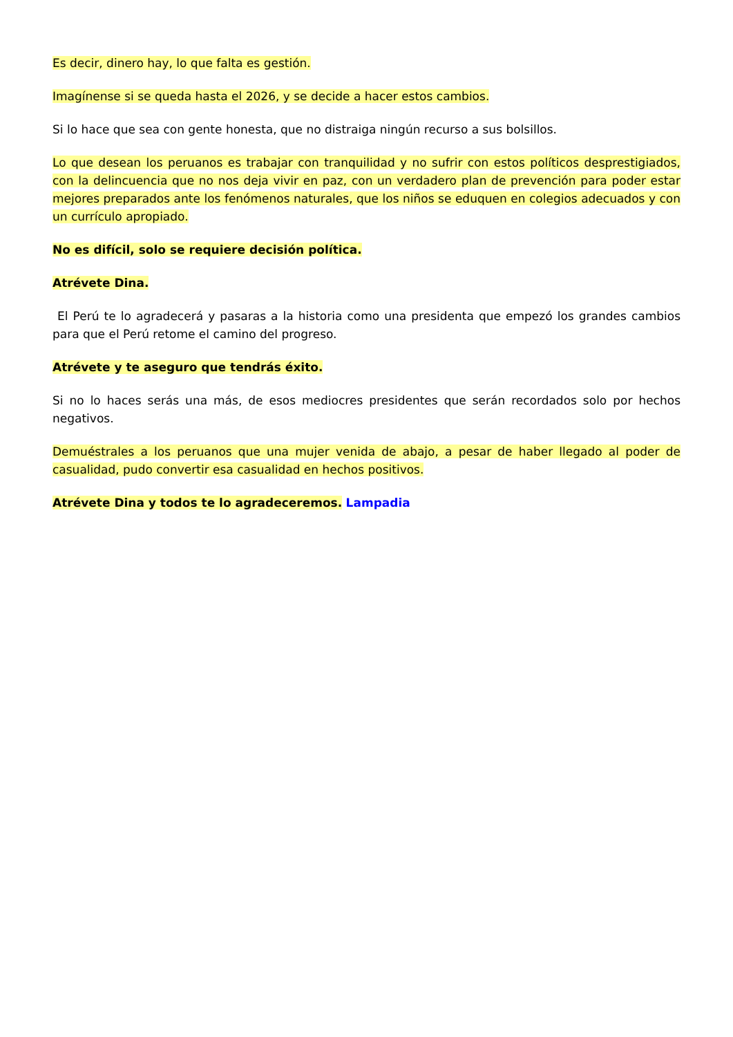Es decir, dinero hay, lo que falta es gestión.
Imagínense si se queda hasta el 2026, y se decide a hacer estos cambios.
Si lo hace que sea con gente honesta, que no distraiga ningún recurso a sus bolsillos.
Lo que desean los peruanos es trabajar con tranquilidad y no sufrir con estos políticos desprestigiados, con la delincuencia que no nos deja vivir en paz, con un verdadero plan de prevención para poder estar mejores preparados ante los fenómenos naturales, que los niños se eduquen en colegios adecuados y con un currículo apropiado.
No es difícil, solo se requiere decisión política.
Atrévete Dina.
El Perú te lo agradecerá y pasaras a la historia como una presidenta que empezó los grandes cambios para que el Perú retome el camino del progreso.
Atrévete y te aseguro que tendrás éxito.
Si no lo haces serás una más, de esos mediocres presidentes que serán recordados solo por hechos negativos.
Demuéstrales a los peruanos que una mujer venida de abajo, a pesar de haber llegado al poder de casualidad, pudo convertir esa casualidad en hechos positivos.
Atrévete Dina y todos te lo agradeceremos. Lampadia